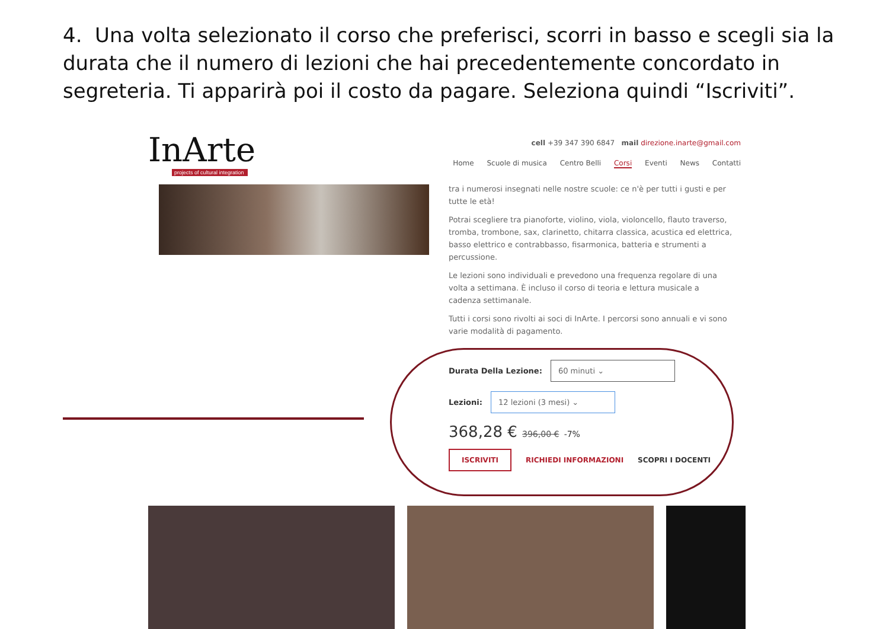4. Una volta selezionato il corso che preferisci, scorri in basso e scegli sia la durata che il numero di lezioni che hai precedentemente concordato in segreteria. Ti apparirà poi il costo da pagare. Seleziona quindi “Iscriviti”.
InArte
projects of cultural integration
cell +39 347 390 6847 mail direzione.inarte@gmail.com
Home Scuole di musica Centro Belli Corsi Eventi News Contatti
tra i numerosi insegnati nelle nostre scuole: ce n'è per tutti i gusti e per tutte le età!
Potrai scegliere tra pianoforte, violino, viola, violoncello, flauto traverso, tromba, trombone, sax, clarinetto, chitarra classica, acustica ed elettrica, basso elettrico e contrabbasso, fisarmonica, batteria e strumenti a percussione.
Le lezioni sono individuali e prevedono una frequenza regolare di una volta a settimana. È incluso il corso di teoria e lettura musicale a cadenza settimanale.
Tutti i corsi sono rivolti ai soci di InArte. I percorsi sono annuali e vi sono varie modalità di pagamento.
Durata Della Lezione:
60 minuti ⌄
Lezioni:
12 lezioni (3 mesi) ⌄
368,28 € 396,00 € -7%
ISCRIVITI RICHIEDI INFORMAZIONI SCOPRI I DOCENTI